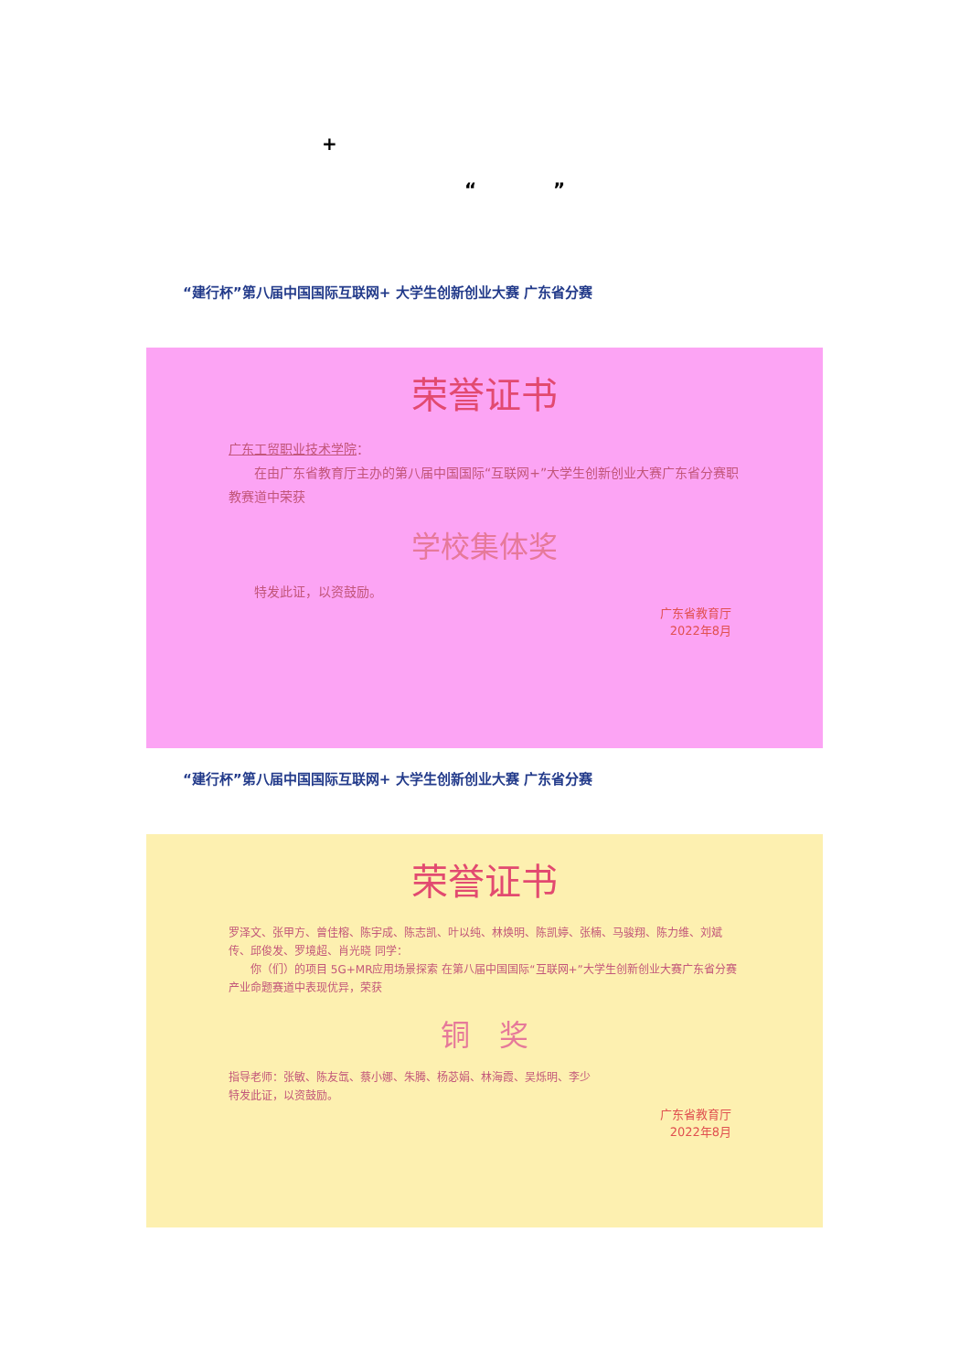+
“ ”
“建行杯”第八届中国国际互联网+ 大学生创新创业大赛 广东省分赛
荣誉证书
广东工贸职业技术学院：
　　在由广东省教育厅主办的第八届中国国际“互联网+”大学生创新创业大赛广东省分赛职教赛道中荣获
学校集体奖
　　特发此证，以资鼓励。
广东省教育厅
2022年8月
“建行杯”第八届中国国际互联网+ 大学生创新创业大赛 广东省分赛
荣誉证书
罗泽文、张甲方、曾佳榕、陈宇成、陈志凯、叶以纯、林焕明、陈凯婷、张楠、马骏翔、陈力维、刘斌传、邱俊发、罗境超、肖光晓 同学：
　　你（们）的项目 5G+MR应用场景探索 在第八届中国国际“互联网+”大学生创新创业大赛广东省分赛产业命题赛道中表现优异，荣获
铜　奖
指导老师：张敏、陈友氙、蔡小娜、朱腾、杨苾娟、林海霞、吴烁明、李少
特发此证，以资鼓励。
广东省教育厅
2022年8月